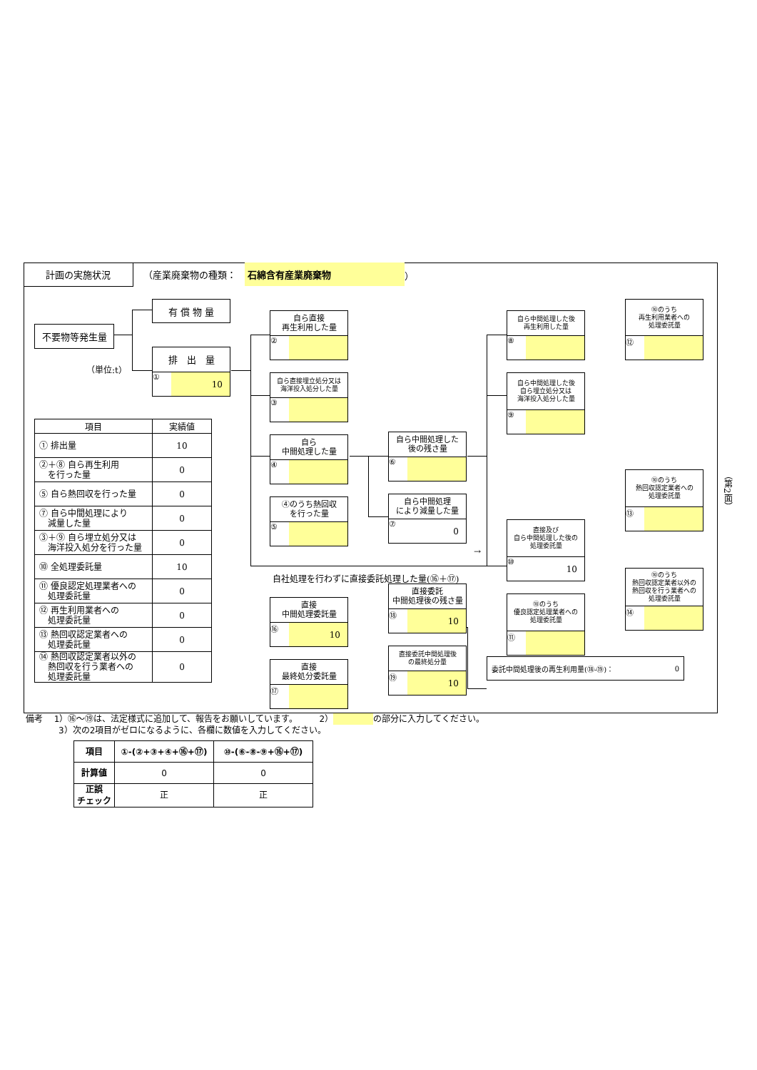計画の実施状況 （産業廃棄物の種類： 石綿含有産業廃棄物 ）
不要物等発生量
（単位:t）
| 項目 | 実績値 |
| --- | --- |
| ① 排出量 | 10 |
| ②＋⑧ 自ら再生利用 を行った量 | 0 |
| ⑤ 自ら熱回収を行った量 | 0 |
| ⑦ 自ら中間処理により 減量した量 | 0 |
| ③＋⑨ 自ら埋立処分又は 海洋投入処分を行った量 | 0 |
| ⑩ 全処理委託量 | 10 |
| ⑪ 優良認定処理業者への 処理委託量 | 0 |
| ⑫ 再生利用業者への 処理委託量 | 0 |
| ⑬ 熱回収認定業者への 処理委託量 | 0 |
| ⑭ 熱回収認定業者以外の 熱回収を行う業者への 処理委託量 | 0 |
有 償 物 量
排　出　量
① 10
自ら直接
再生利用した量
②
自ら直接埋立処分又は
海洋投入処分した量
③
自ら
中間処理した量
④
④のうち熱回収
を行った量
⑤
自社処理を行わずに直接委託処理した量(⑯＋⑰)
直接
中間処理委託量
⑯ 10
直接
最終処分委託量
⑰
自ら中間処理した
後の残さ量
⑥
自ら中間処理
により減量した量
⑦ 0
→
直接委託
中間処理後の残さ量
⑱ 10
直接委託中間処理後
の最終処分量
⑲ 10
自ら中間処理した後
再生利用した量
⑧
自ら中間処理した後
自ら埋立処分又は
海洋投入処分した量
⑨
直接及び
自ら中間処理した後の
処理委託量
⑩ 10
⑩のうち
優良認定処理業者への
処理委託量
⑪
委託中間処理後の再生利用量(⑱-⑲)： 0
⑩のうち
再生利用業者への
処理委託量
⑫
⑩のうち
熱回収認定業者への
処理委託量
⑬
⑩のうち
熱回収認定業者以外の
熱回収を行う業者への
処理委託量
⑭
（第2面）
備考　 1）⑯～⑲は、法定様式に追加して、報告をお願いしています。　　　2） の部分に入力してください。
3）次の2項目がゼロになるように、各欄に数値を入力してください。
| 項目 | ①-(②+③+④+⑯+⑰) | ⑩-(⑥-⑧-⑨+⑯+⑰) |
| --- | --- | --- |
| 計算値 | 0 | 0 |
| 正誤 チェック | 正 | 正 |